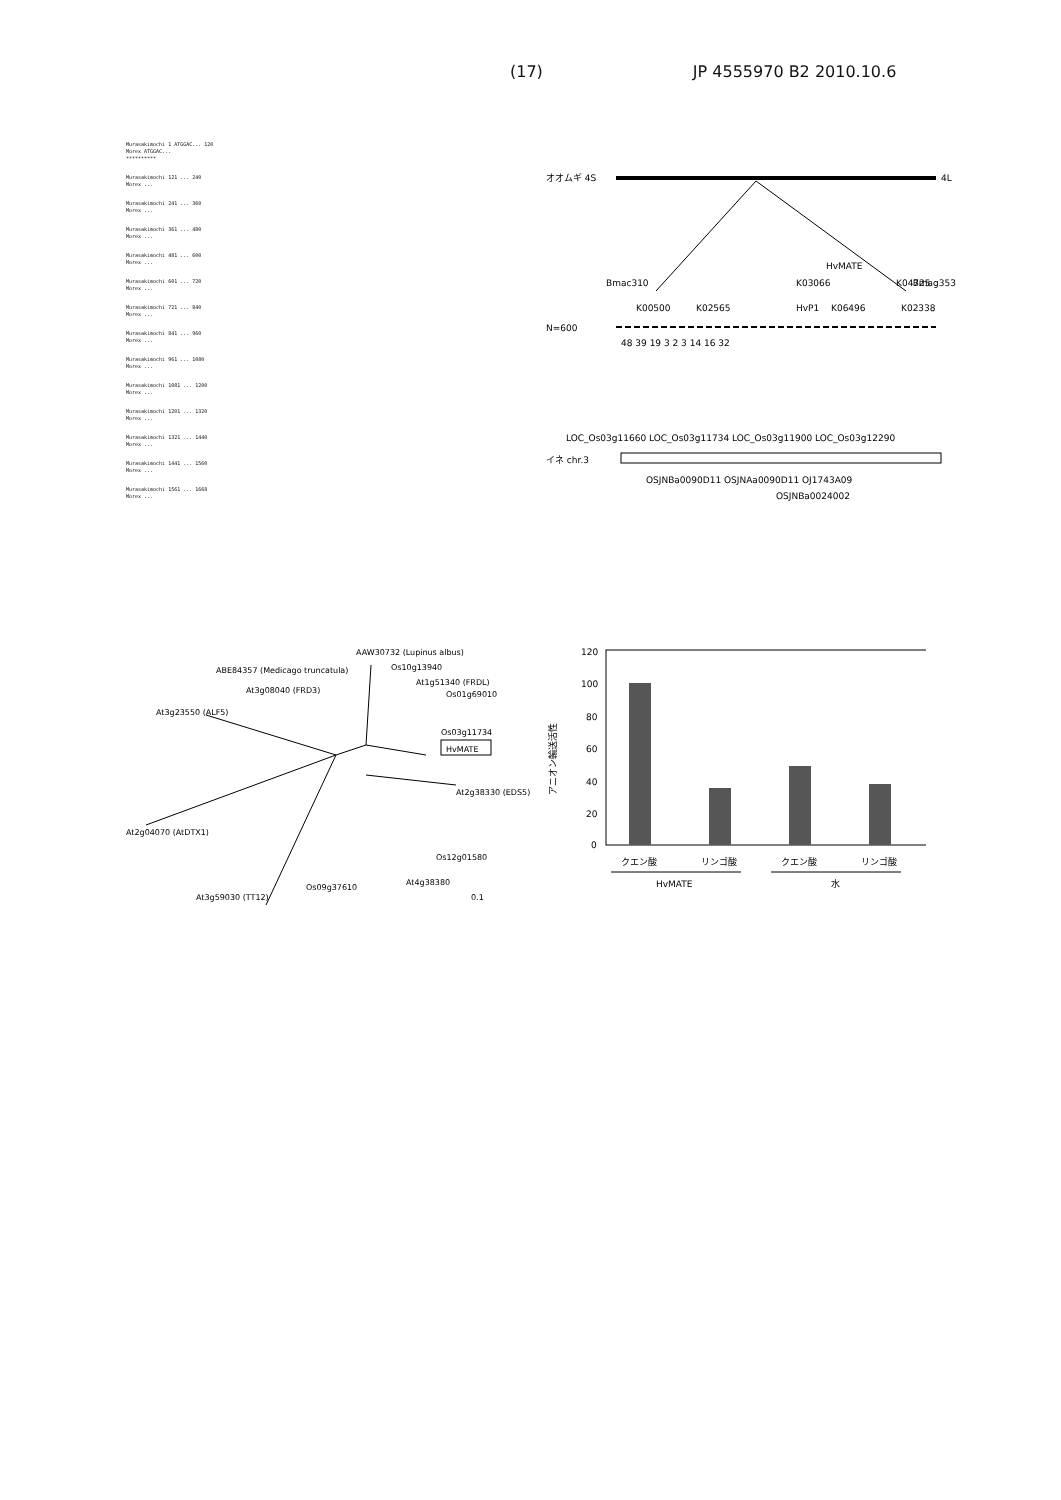(17) JP 4555970 B2 2010.10.6
Murasakimochi 1 ATGGAC... 120
Morex ATGGAC...
**********
Murasakimochi 121 ... 240
Morex ...
Murasakimochi 241 ... 360
Morex ...
Murasakimochi 361 ... 480
Morex ...
Murasakimochi 481 ... 600
Morex ...
Murasakimochi 601 ... 720
Morex ...
Murasakimochi 721 ... 840
Morex ...
Murasakimochi 841 ... 960
Morex ...
Murasakimochi 961 ... 1080
Morex ...
Murasakimochi 1081 ... 1200
Morex ...
Murasakimochi 1201 ... 1320
Morex ...
Murasakimochi 1321 ... 1440
Morex ...
Murasakimochi 1441 ... 1560
Morex ...
Murasakimochi 1561 ... 1668
Morex ...
オオムギ 4S
4L
HvMATE
Bmac310
K03066
K04725
Bmag353
K00500
K02565
HvP1
K06496
K02338
N=600
48 39 19 3 2 3 14 16 32
LOC_Os03g11660 LOC_Os03g11734 LOC_Os03g11900 LOC_Os03g12290
イネ chr.3
OSJNBa0090D11 OSJNAa0090D11 OJ1743A09
OSJNBa0024002
AAW30732 (Lupinus albus)
Os10g13940
ABE84357 (Medicago truncatula)
At1g51340 (FRDL)
At3g08040 (FRD3)
Os01g69010
At3g23550 (ALF5)
Os03g11734
HvMATE
At2g38330 (EDS5)
At2g04070 (AtDTX1)
Os12g01580
At4g38380
Os09g37610
At3g59030 (TT12)
0.1
アニオン輸送活性
120
100
80
60
40
20
0
クエン酸
リンゴ酸
クエン酸
リンゴ酸
HvMATE
水